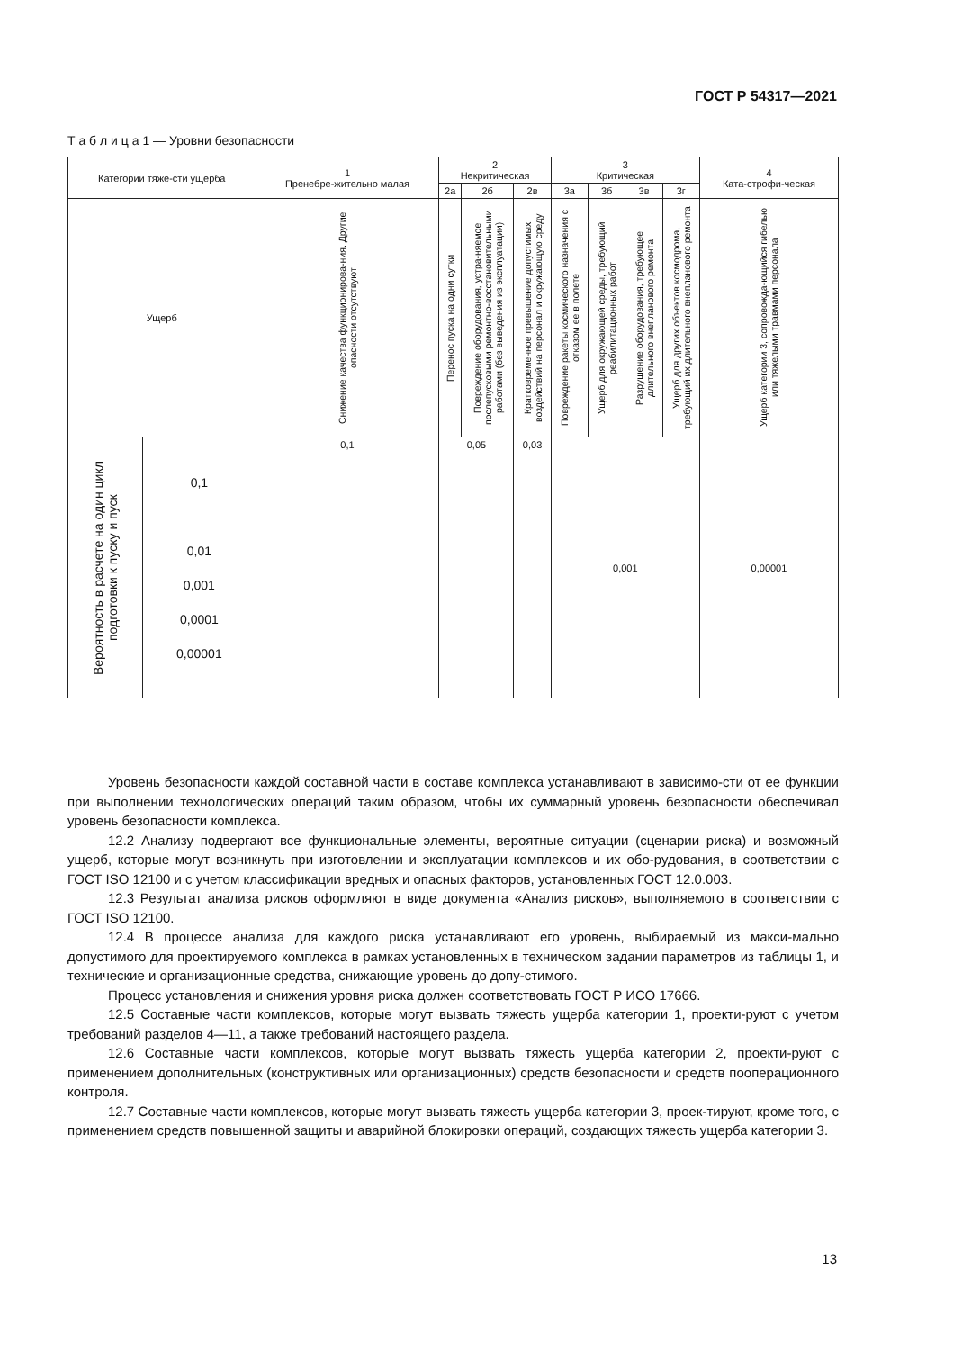ГОСТ Р 54317—2021
Т а б л и ц а 1 — Уровни безопасности
| Категории тяже-сти ущерба | | 1 Пренебре-жительно малая | 2 Некритическая | | | 3 Критическая | | | | 4 Ката-строфи-ческая |
| --- | --- | --- | --- | --- | --- | --- | --- | --- | --- | --- |
| | | | 2а | 2б | 2в | 3а | 3б | 3в | 3г | |
| Ущерб | | Снижение качества функционирова-ния. Другие опасности отсутствуют | Перенос пуска на одни сутки | Повреждение оборудования, устра-няемое послепусковыми ремонтно-восстановительными работами (без выведения из эксплуатации) | Кратковременное превышение допустимых воздействий на персонал и окружающую среду | Повреждение ракеты космического назначения с отказом ее в полете | Ущерб для окружающей среды, требующий реабилитационных работ | Разрушение оборудования, требующее длительного внепланового ремонта | Ущерб для других объектов космодрома, требующий их длительного внепланового ремонта | Ущерб категории 3, сопровожда-ющийся гибелью или тяжелыми травмами персонала |
| Вероятность в расчете на один цикл подготовки к пуску и пуск | 0,1 0,01 0,001 0,0001 0,00001 | 0,1 | 0,05 | | 0,03 | 0,001 | | | | 0,00001 |
Уровень безопасности каждой составной части в составе комплекса устанавливают в зависимо-сти от ее функции при выполнении технологических операций таким образом, чтобы их суммарный уровень безопасности обеспечивал уровень безопасности комплекса.
12.2 Анализу подвергают все функциональные элементы, вероятные ситуации (сценарии риска) и возможный ущерб, которые могут возникнуть при изготовлении и эксплуатации комплексов и их обо-рудования, в соответствии с ГОСТ ISO 12100 и с учетом классификации вредных и опасных факторов, установленных ГОСТ 12.0.003.
12.3 Результат анализа рисков оформляют в виде документа «Анализ рисков», выполняемого в соответствии с ГОСТ ISO 12100.
12.4 В процессе анализа для каждого риска устанавливают его уровень, выбираемый из макси-мально допустимого для проектируемого комплекса в рамках установленных в техническом задании параметров из таблицы 1, и технические и организационные средства, снижающие уровень до допу-стимого.
Процесс установления и снижения уровня риска должен соответствовать ГОСТ Р ИСО 17666.
12.5 Составные части комплексов, которые могут вызвать тяжесть ущерба категории 1, проекти-руют с учетом требований разделов 4—11, а также требований настоящего раздела.
12.6 Составные части комплексов, которые могут вызвать тяжесть ущерба категории 2, проекти-руют с применением дополнительных (конструктивных или организационных) средств безопасности и средств пооперационного контроля.
12.7 Составные части комплексов, которые могут вызвать тяжесть ущерба категории 3, проек-тируют, кроме того, с применением средств повышенной защиты и аварийной блокировки операций, создающих тяжесть ущерба категории 3.
13